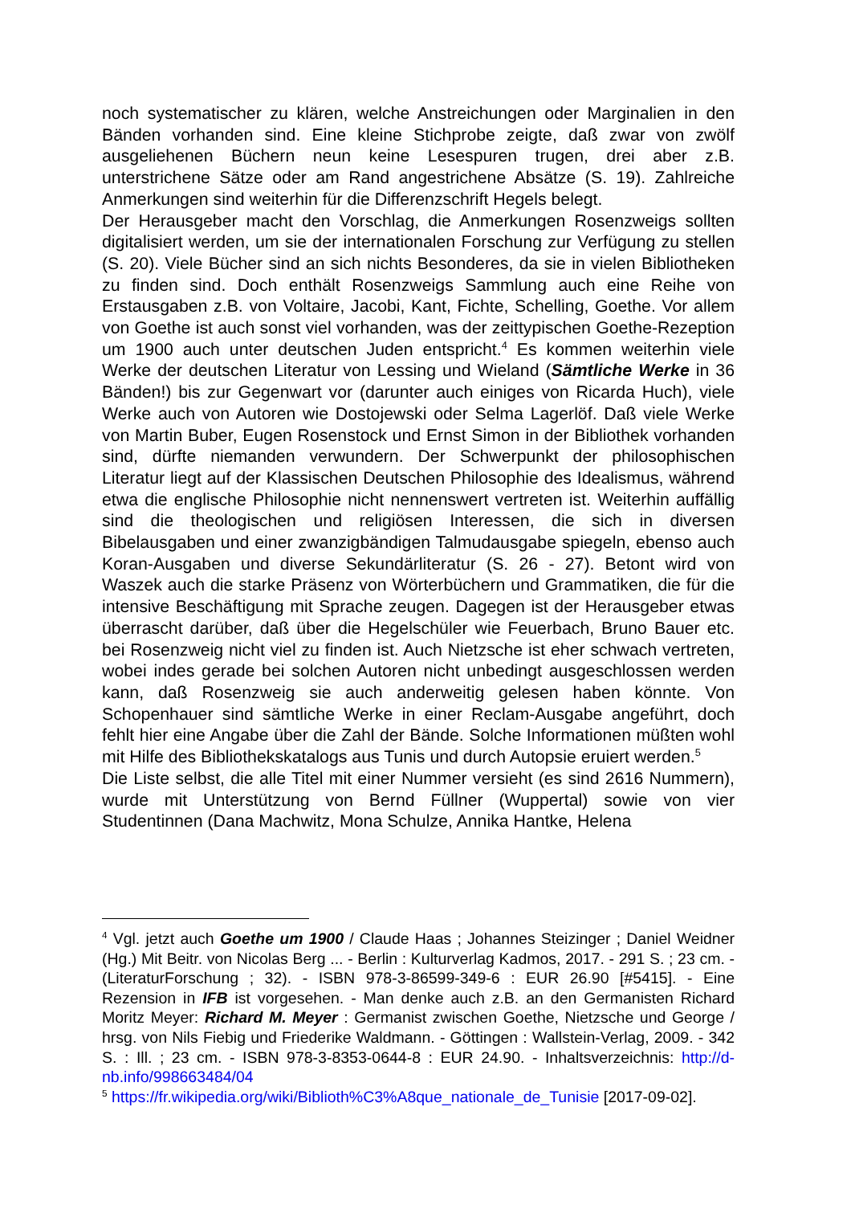noch systematischer zu klären, welche Anstreichungen oder Marginalien in den Bänden vorhanden sind. Eine kleine Stichprobe zeigte, daß zwar von zwölf ausgeliehenen Büchern neun keine Lesespuren trugen, drei aber z.B. unterstrichene Sätze oder am Rand angestrichene Absätze (S. 19). Zahlreiche Anmerkungen sind weiterhin für die Differenzschrift Hegels belegt.
Der Herausgeber macht den Vorschlag, die Anmerkungen Rosenzweigs sollten digitalisiert werden, um sie der internationalen Forschung zur Verfügung zu stellen (S. 20). Viele Bücher sind an sich nichts Besonderes, da sie in vielen Bibliotheken zu finden sind. Doch enthält Rosenzweigs Sammlung auch eine Reihe von Erstausgaben z.B. von Voltaire, Jacobi, Kant, Fichte, Schelling, Goethe. Vor allem von Goethe ist auch sonst viel vorhanden, was der zeittypischen Goethe-Rezeption um 1900 auch unter deutschen Juden entspricht.<sup>4</sup> Es kommen weiterhin viele Werke der deutschen Literatur von Lessing und Wieland (Sämtliche Werke in 36 Bänden!) bis zur Gegenwart vor (darunter auch einiges von Ricarda Huch), viele Werke auch von Autoren wie Dostojewski oder Selma Lagerlöf. Daß viele Werke von Martin Buber, Eugen Rosenstock und Ernst Simon in der Bibliothek vorhanden sind, dürfte niemanden verwundern. Der Schwerpunkt der philosophischen Literatur liegt auf der Klassischen Deutschen Philosophie des Idealismus, während etwa die englische Philosophie nicht nennenswert vertreten ist. Weiterhin auffällig sind die theologischen und religiösen Interessen, die sich in diversen Bibelausgaben und einer zwanzigbändigen Talmudausgabe spiegeln, ebenso auch Koran-Ausgaben und diverse Sekundärliteratur (S. 26 - 27). Betont wird von Waszek auch die starke Präsenz von Wörterbüchern und Grammatiken, die für die intensive Beschäftigung mit Sprache zeugen. Dagegen ist der Herausgeber etwas überrascht darüber, daß über die Hegelschüler wie Feuerbach, Bruno Bauer etc. bei Rosenzweig nicht viel zu finden ist. Auch Nietzsche ist eher schwach vertreten, wobei indes gerade bei solchen Autoren nicht unbedingt ausgeschlossen werden kann, daß Rosenzweig sie auch anderweitig gelesen haben könnte. Von Schopenhauer sind sämtliche Werke in einer Reclam-Ausgabe angeführt, doch fehlt hier eine Angabe über die Zahl der Bände. Solche Informationen müßten wohl mit Hilfe des Bibliothekskatalogs aus Tunis und durch Autopsie eruiert werden.<sup>5</sup>
Die Liste selbst, die alle Titel mit einer Nummer versieht (es sind 2616 Nummern), wurde mit Unterstützung von Bernd Füllner (Wuppertal) sowie von vier Studentinnen (Dana Machwitz, Mona Schulze, Annika Hantke, Helena
<sup>4</sup> Vgl. jetzt auch Goethe um 1900 / Claude Haas ; Johannes Steizinger ; Daniel Weidner (Hg.) Mit Beitr. von Nicolas Berg ... - Berlin : Kulturverlag Kadmos, 2017. - 291 S. ; 23 cm. - (LiteraturForschung ; 32). - ISBN 978-3-86599-349-6 : EUR 26.90 [#5415]. - Eine Rezension in IFB ist vorgesehen. - Man denke auch z.B. an den Germanisten Richard Moritz Meyer: Richard M. Meyer : Germanist zwischen Goethe, Nietzsche und George / hrsg. von Nils Fiebig und Friederike Waldmann. - Göttingen : Wallstein-Verlag, 2009. - 342 S. : Ill. ; 23 cm. - ISBN 978-3-8353-0644-8 : EUR 24.90. - Inhaltsverzeichnis: http://d-nb.info/998663484/04
<sup>5</sup> https://fr.wikipedia.org/wiki/Biblioth%C3%A8que_nationale_de_Tunisie [2017-09-02].